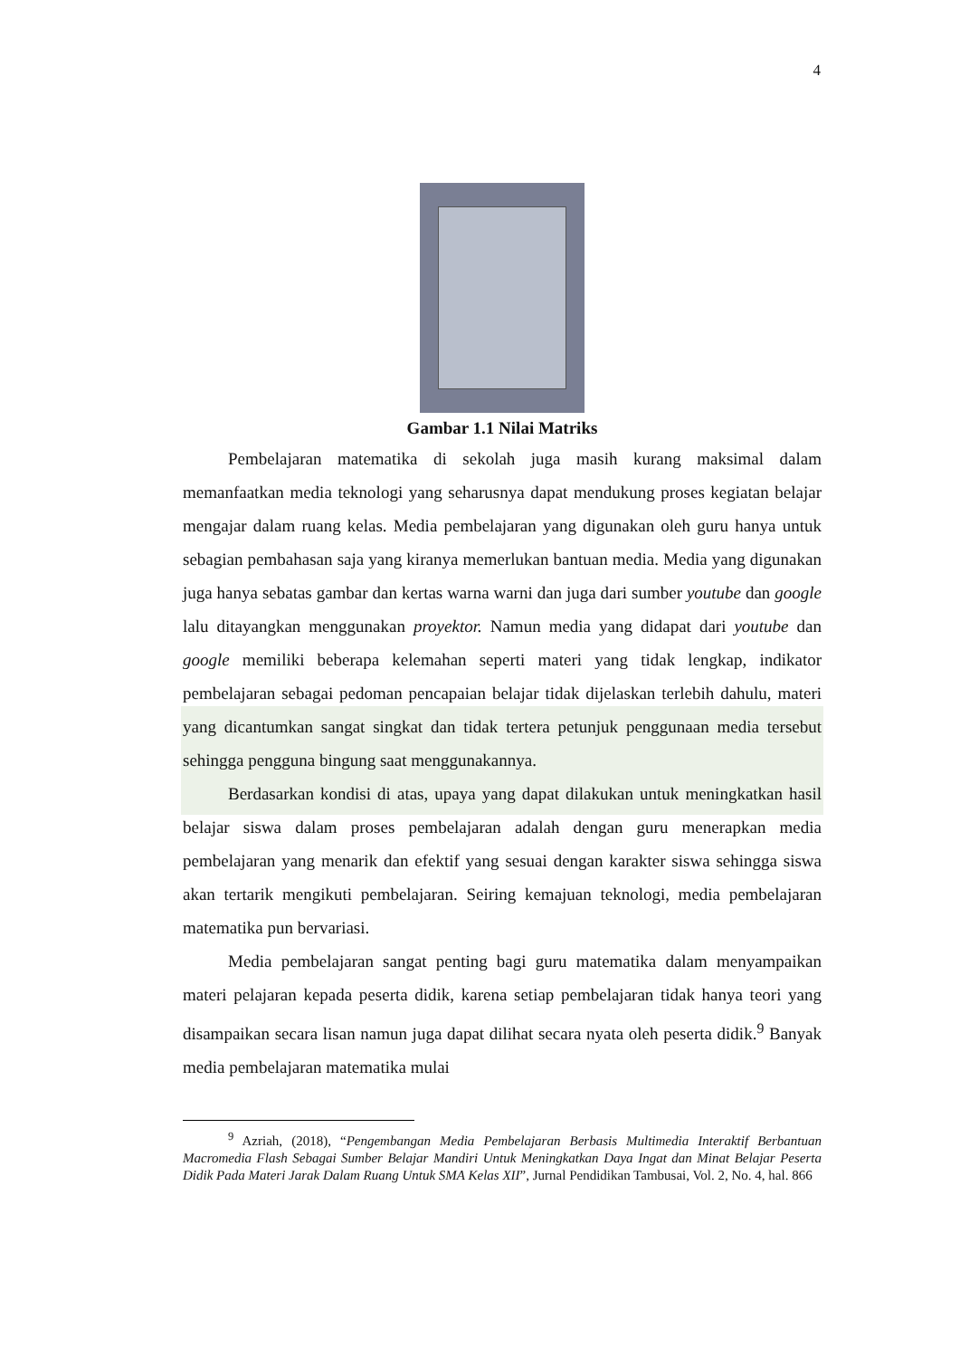4
Gambar 1.1 Nilai Matriks
Pembelajaran matematika di sekolah juga masih kurang maksimal dalam memanfaatkan media teknologi yang seharusnya dapat mendukung proses kegiatan belajar mengajar dalam ruang kelas. Media pembelajaran yang digunakan oleh guru hanya untuk sebagian pembahasan saja yang kiranya memerlukan bantuan media. Media yang digunakan juga hanya sebatas gambar dan kertas warna warni dan juga dari sumber youtube dan google lalu ditayangkan menggunakan proyektor. Namun media yang didapat dari youtube dan google memiliki beberapa kelemahan seperti materi yang tidak lengkap, indikator pembelajaran sebagai pedoman pencapaian belajar tidak dijelaskan terlebih dahulu, materi yang dicantumkan sangat singkat dan tidak tertera petunjuk penggunaan media tersebut sehingga pengguna bingung saat menggunakannya.
Berdasarkan kondisi di atas, upaya yang dapat dilakukan untuk meningkatkan hasil belajar siswa dalam proses pembelajaran adalah dengan guru menerapkan media pembelajaran yang menarik dan efektif yang sesuai dengan karakter siswa sehingga siswa akan tertarik mengikuti pembelajaran. Seiring kemajuan teknologi, media pembelajaran matematika pun bervariasi.
Media pembelajaran sangat penting bagi guru matematika dalam menyampaikan materi pelajaran kepada peserta didik, karena setiap pembelajaran tidak hanya teori yang disampaikan secara lisan namun juga dapat dilihat secara nyata oleh peserta didik.<sup>9</sup> Banyak media pembelajaran matematika mulai
<sup>9</sup> Azriah, (2018), “Pengembangan Media Pembelajaran Berbasis Multimedia Interaktif Berbantuan Macromedia Flash Sebagai Sumber Belajar Mandiri Untuk Meningkatkan Daya Ingat dan Minat Belajar Peserta Didik Pada Materi Jarak Dalam Ruang Untuk SMA Kelas XII”, Jurnal Pendidikan Tambusai, Vol. 2, No. 4, hal. 866